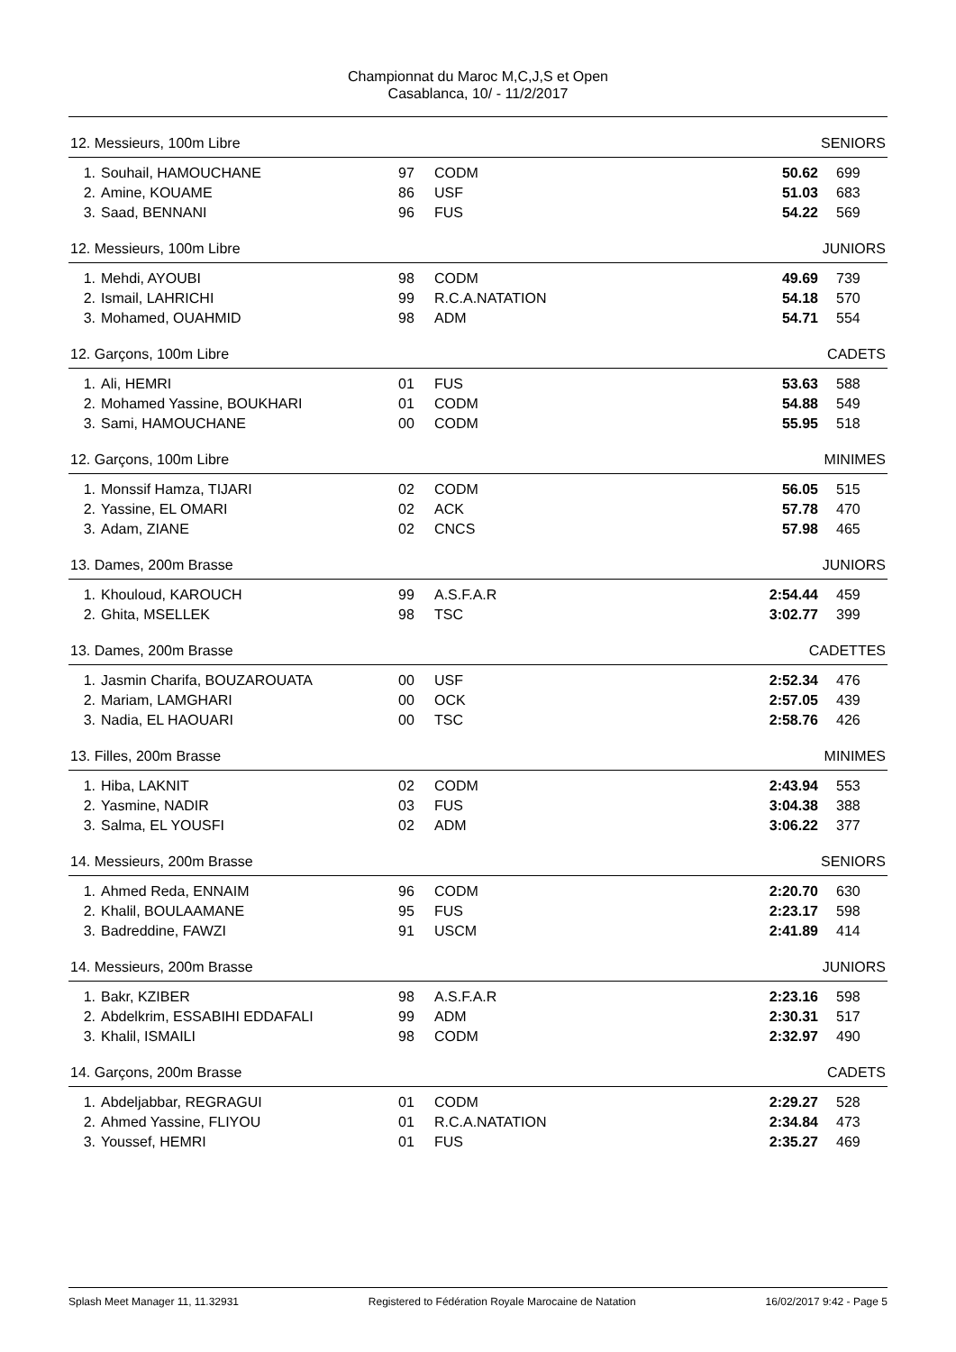Championnat du Maroc M,C,J,S et Open
Casablanca, 10/ - 11/2/2017
12. Messieurs, 100m Libre SENIORS
| 1. | Souhail, HAMOUCHANE | 97 | CODM | 50.62 | 699 |
| 2. | Amine, KOUAME | 86 | USF | 51.03 | 683 |
| 3. | Saad, BENNANI | 96 | FUS | 54.22 | 569 |
12. Messieurs, 100m Libre JUNIORS
| 1. | Mehdi, AYOUBI | 98 | CODM | 49.69 | 739 |
| 2. | Ismail, LAHRICHI | 99 | R.C.A.NATATION | 54.18 | 570 |
| 3. | Mohamed, OUAHMID | 98 | ADM | 54.71 | 554 |
12. Garçons, 100m Libre CADETS
| 1. | Ali, HEMRI | 01 | FUS | 53.63 | 588 |
| 2. | Mohamed Yassine, BOUKHARI | 01 | CODM | 54.88 | 549 |
| 3. | Sami, HAMOUCHANE | 00 | CODM | 55.95 | 518 |
12. Garçons, 100m Libre MINIMES
| 1. | Monssif Hamza, TIJARI | 02 | CODM | 56.05 | 515 |
| 2. | Yassine, EL OMARI | 02 | ACK | 57.78 | 470 |
| 3. | Adam, ZIANE | 02 | CNCS | 57.98 | 465 |
13. Dames, 200m Brasse JUNIORS
| 1. | Khouloud, KAROUCH | 99 | A.S.F.A.R | 2:54.44 | 459 |
| 2. | Ghita, MSELLEK | 98 | TSC | 3:02.77 | 399 |
13. Dames, 200m Brasse CADETTES
| 1. | Jasmin Charifa, BOUZAROUATA | 00 | USF | 2:52.34 | 476 |
| 2. | Mariam, LAMGHARI | 00 | OCK | 2:57.05 | 439 |
| 3. | Nadia, EL HAOUARI | 00 | TSC | 2:58.76 | 426 |
13. Filles, 200m Brasse MINIMES
| 1. | Hiba, LAKNIT | 02 | CODM | 2:43.94 | 553 |
| 2. | Yasmine, NADIR | 03 | FUS | 3:04.38 | 388 |
| 3. | Salma, EL YOUSFI | 02 | ADM | 3:06.22 | 377 |
14. Messieurs, 200m Brasse SENIORS
| 1. | Ahmed Reda, ENNAIM | 96 | CODM | 2:20.70 | 630 |
| 2. | Khalil, BOULAAMANE | 95 | FUS | 2:23.17 | 598 |
| 3. | Badreddine, FAWZI | 91 | USCM | 2:41.89 | 414 |
14. Messieurs, 200m Brasse JUNIORS
| 1. | Bakr, KZIBER | 98 | A.S.F.A.R | 2:23.16 | 598 |
| 2. | Abdelkrim, ESSABIHI EDDAFALI | 99 | ADM | 2:30.31 | 517 |
| 3. | Khalil, ISMAILI | 98 | CODM | 2:32.97 | 490 |
14. Garçons, 200m Brasse CADETS
| 1. | Abdeljabbar, REGRAGUI | 01 | CODM | 2:29.27 | 528 |
| 2. | Ahmed Yassine, FLIYOU | 01 | R.C.A.NATATION | 2:34.84 | 473 |
| 3. | Youssef, HEMRI | 01 | FUS | 2:35.27 | 469 |
Splash Meet Manager 11, 11.32931 Registered to Fédération Royale Marocaine de Natation 16/02/2017 9:42 - Page 5